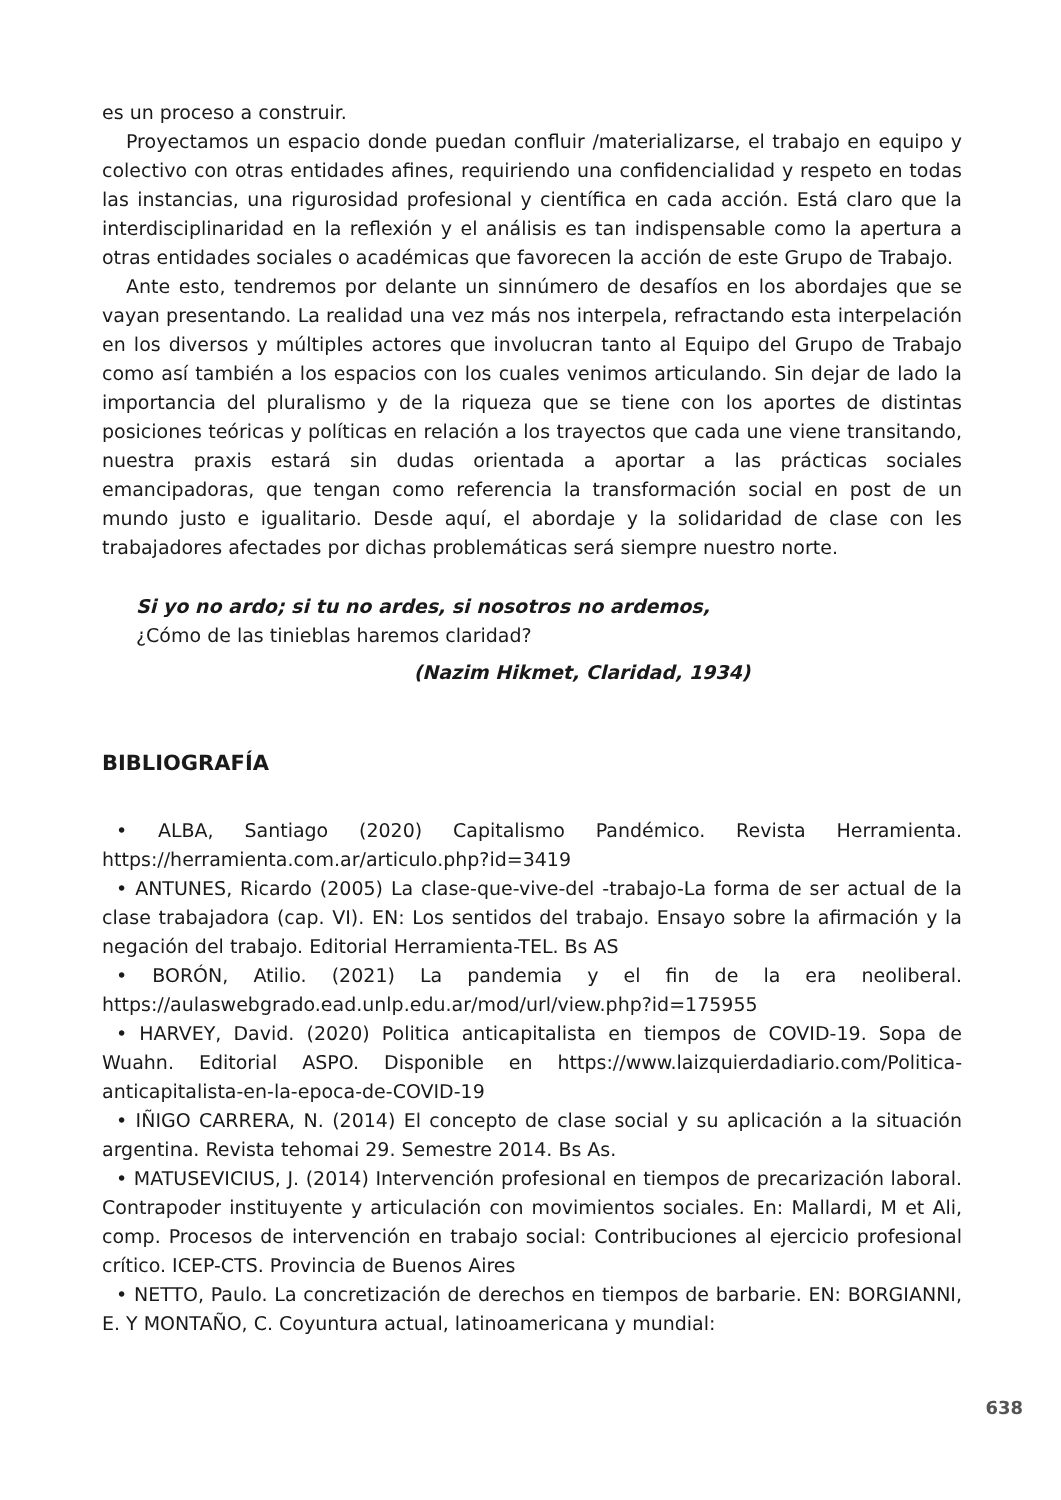es un proceso a construir.
Proyectamos un espacio donde puedan confluir /materializarse, el trabajo en equipo y colectivo con otras entidades afines, requiriendo una confidencialidad y respeto en todas las instancias, una rigurosidad profesional y científica en cada acción. Está claro que la interdisciplinaridad en la reflexión y el análisis es tan indispensable como la apertura a otras entidades sociales o académicas que favorecen la acción de este Grupo de Trabajo.
Ante esto, tendremos por delante un sinnúmero de desafíos en los abordajes que se vayan presentando. La realidad una vez más nos interpela, refractando esta interpelación en los diversos y múltiples actores que involucran tanto al Equipo del Grupo de Trabajo como así también a los espacios con los cuales venimos articulando. Sin dejar de lado la importancia del pluralismo y de la riqueza que se tiene con los aportes de distintas posiciones teóricas y políticas en relación a los trayectos que cada une viene transitando, nuestra praxis estará sin dudas orientada a aportar a las prácticas sociales emancipadoras, que tengan como referencia la transformación social en post de un mundo justo e igualitario. Desde aquí, el abordaje y la solidaridad de clase con les trabajadores afectades por dichas problemáticas será siempre nuestro norte.
Si yo no ardo; si tu no ardes, si nosotros no ardemos,
¿Cómo de las tinieblas haremos claridad?
(Nazim Hikmet, Claridad, 1934)
BIBLIOGRAFÍA
• ALBA, Santiago (2020) Capitalismo Pandémico. Revista Herramienta. https://herramienta.com.ar/articulo.php?id=3419
• ANTUNES, Ricardo (2005) La clase-que-vive-del -trabajo-La forma de ser actual de la clase trabajadora (cap. VI). EN: Los sentidos del trabajo. Ensayo sobre la afirmación y la negación del trabajo. Editorial Herramienta-TEL. Bs AS
• BORÓN, Atilio. (2021) La pandemia y el fin de la era neoliberal. https://aulaswebgrado.ead.unlp.edu.ar/mod/url/view.php?id=175955
• HARVEY, David. (2020) Politica anticapitalista en tiempos de COVID-19. Sopa de Wuahn. Editorial ASPO. Disponible en https://www.laizquierdadiario.com/Politica-anticapitalista-en-la-epoca-de-COVID-19
• IÑIGO CARRERA, N. (2014) El concepto de clase social y su aplicación a la situación argentina. Revista tehomai 29. Semestre 2014. Bs As.
• MATUSEVICIUS, J. (2014) Intervención profesional en tiempos de precarización laboral. Contrapoder instituyente y articulación con movimientos sociales. En: Mallardi, M et Ali, comp. Procesos de intervención en trabajo social: Contribuciones al ejercicio profesional crítico. ICEP-CTS. Provincia de Buenos Aires
• NETTO, Paulo. La concretización de derechos en tiempos de barbarie. EN: BORGIANNI, E. Y MONTAÑO, C. Coyuntura actual, latinoamericana y mundial:
638